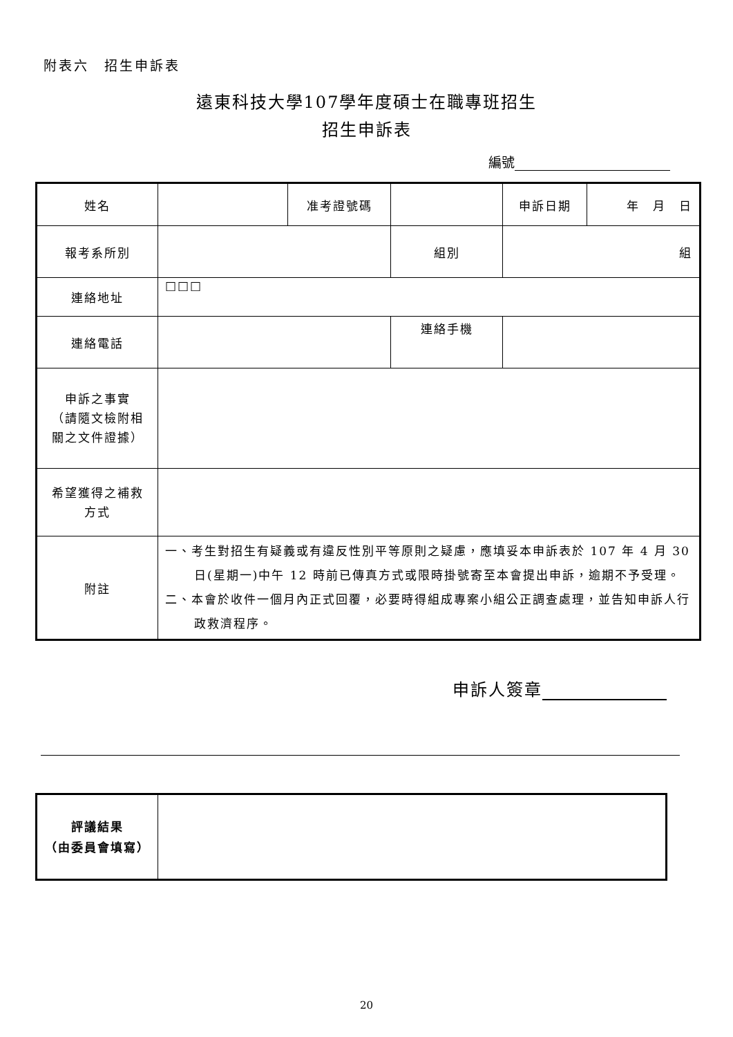附表六　招生申訴表
遠東科技大學107學年度碩士在職專班招生
招生申訴表
編號
| 姓名 | | 准考證號碼 | | 申訴日期 | 年 月 日 |
| 報考系所別 | | | 組別 | 組 | |
| 連絡地址 | □□□ | | | | |
| 連絡電話 | | | 連絡手機 | | |
| 申訴之事實 （請隨文檢附相 關之文件證據） | | | | | |
| 希望獲得之補救 方式 | | | | | |
| 附註 | 一、考生對招生有疑義或有違反性別平等原則之疑慮，應填妥本申訴表於 107 年 4 月 30 日(星期一)中午 12 時前已傳真方式或限時掛號寄至本會提出申訴，逾期不予受理。 二、本會於收件一個月內正式回覆，必要時得組成專案小組公正調查處理，並告知申訴人行政救濟程序。 | | | | |
申訴人簽章
| 評議結果 （由委員會填寫） | |
20